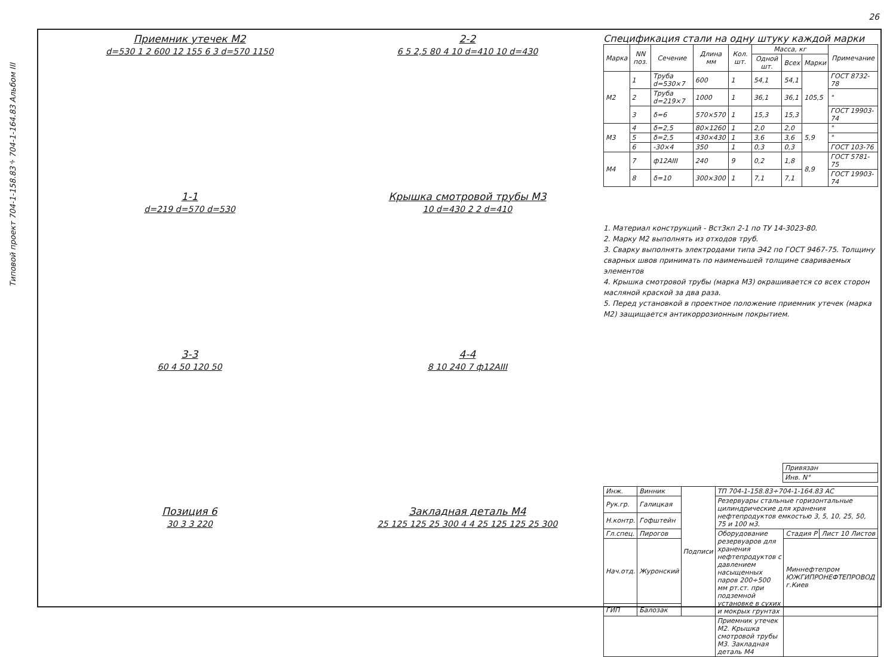26
Типовой проект 704-1-158.83÷704-1-164.83 Альбом III
Приемник утечек М2
d=530 1 2 600 12 155 6 3 d=570 1150
2-2
6 5 2,5 80 4 10 d=410 10 d=430
1-1
d=219 d=570 d=530
Крышка смотровой трубы М3
10 d=430 2 2 d=410
3-3
60 4 50 120 50
4-4
8 10 240 7 ф12АIII
Позиция 6
30 3 3 220
Закладная деталь М4
25 125 125 25 300 4 4 25 125 125 25 300
Спецификация стали на одну штуку каждой марки
| Марка | NN поз. | Сечение | Длина мм | Кол. шт. | Масса, кг | | | Примечание |
| --- | --- | --- | --- | --- | --- | --- | --- | --- |
| | | | | | Одной шт. | Всех | Марки | |
| М2 | 1 | Труба d=530×7 | 600 | 1 | 54,1 | 54,1 | 105,5 | ГОСТ 8732-78 |
| | 2 | Труба d=219×7 | 1000 | 1 | 36,1 | 36,1 | | " |
| | 3 | δ=6 | 570×570 | 1 | 15,3 | 15,3 | | ГОСТ 19903-74 |
| М3 | 4 | δ=2,5 | 80×1260 | 1 | 2,0 | 2,0 | 5,9 | " |
| | 5 | δ=2,5 | 430×430 | 1 | 3,6 | 3,6 | | " |
| | 6 | -30×4 | 350 | 1 | 0,3 | 0,3 | | ГОСТ 103-76 |
| М4 | 7 | ф12АIII | 240 | 9 | 0,2 | 1,8 | 8,9 | ГОСТ 5781-75 |
| | 8 | δ=10 | 300×300 | 1 | 7,1 | 7,1 | | ГОСТ 19903-74 |
1. Материал конструкций - Вст3кп 2-1 по ТУ 14-3023-80.
2. Марку М2 выполнять из отходов труб.
3. Сварку выполнять электродами типа Э42 по ГОСТ 9467-75. Толщину сварных швов принимать по наименьшей толщине свариваемых элементов
4. Крышка смотровой трубы (марка М3) окрашивается со всех сторон масляной краской за два раза.
5. Перед установкой в проектное положение приемник утечек (марка М2) защищается антикоррозионным покрытием.
| Привязан |
| Инв. N° |
| Инж. | Винник | Подписи | ТП 704-1-158.83÷704-1-164.83 АС | | |
| Рук.гр. | Галицкая | | Резервуары стальные горизонтальные цилиндрические для хранения нефтепродуктов емкостью 3, 5, 10, 25, 50, 75 и 100 м3. | | |
| Н.контр. | Гофштейн | | | | |
| Гл.спец. | Пирогов | | Оборудование резервуаров для хранения нефтепродуктов с давлением насыщенных паров 200÷500 мм рт.ст. при подземной установке в сухих и мокрых грунтах | Стадия Р | Лист 10 Листов |
| Нач.отд. | Журонский | | | Миннефтепром ЮЖГИПРОНЕФТЕПРОВОД г.Киев | |
| ГИП | Балозак | | | | |
| | | | Приемник утечек М2. Крышка смотровой трубы М3. Закладная деталь М4 | | |